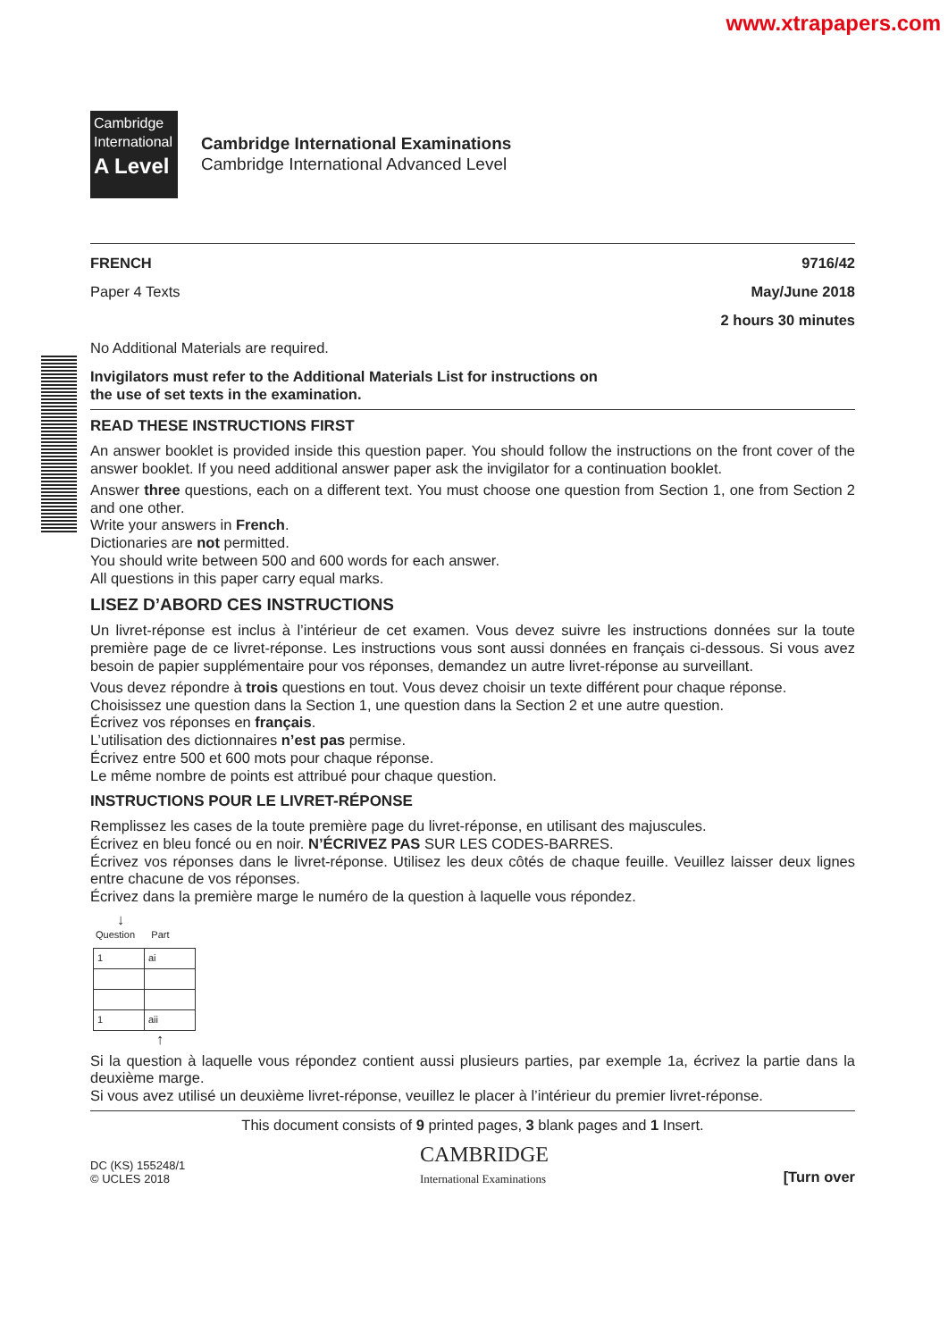www.xtrapapers.com
Cambridge
International
A Level
Cambridge International Examinations
Cambridge International Advanced Level
FRENCH 9716/42
Paper 4 Texts May/June 2018
2 hours 30 minutes
No Additional Materials are required.
Invigilators must refer to the Additional Materials List for instructions on
the use of set texts in the examination.
READ THESE INSTRUCTIONS FIRST
An answer booklet is provided inside this question paper. You should follow the instructions on the front cover of the answer booklet. If you need additional answer paper ask the invigilator for a continuation booklet.
Answer three questions, each on a different text. You must choose one question from Section 1, one from Section 2 and one other.
Write your answers in French.
Dictionaries are not permitted.
You should write between 500 and 600 words for each answer.
All questions in this paper carry equal marks.
LISEZ D’ABORD CES INSTRUCTIONS
Un livret-réponse est inclus à l’intérieur de cet examen. Vous devez suivre les instructions données sur la toute première page de ce livret-réponse. Les instructions vous sont aussi données en français ci-dessous. Si vous avez besoin de papier supplémentaire pour vos réponses, demandez un autre livret-réponse au surveillant.
Vous devez répondre à trois questions en tout. Vous devez choisir un texte différent pour chaque réponse.
Choisissez une question dans la Section 1, une question dans la Section 2 et une autre question.
Écrivez vos réponses en français.
L’utilisation des dictionnaires n’est pas permise.
Écrivez entre 500 et 600 mots pour chaque réponse.
Le même nombre de points est attribué pour chaque question.
INSTRUCTIONS POUR LE LIVRET-RÉPONSE
Remplissez les cases de la toute première page du livret-réponse, en utilisant des majuscules.
Écrivez en bleu foncé ou en noir. N’ÉCRIVEZ PAS SUR LES CODES-BARRES.
Écrivez vos réponses dans le livret-réponse. Utilisez les deux côtés de chaque feuille. Veuillez laisser deux lignes entre chacune de vos réponses.
Écrivez dans la première marge le numéro de la question à laquelle vous répondez.
↓
Question Part
| 1 | ai |
| 1 | aii |
↑
Si la question à laquelle vous répondez contient aussi plusieurs parties, par exemple 1a, écrivez la partie dans la deuxième marge.
Si vous avez utilisé un deuxième livret-réponse, veuillez le placer à l’intérieur du premier livret-réponse.
This document consists of 9 printed pages, 3 blank pages and 1 Insert.
DC (KS) 155248/1
© UCLES 2018
CAMBRIDGE
International Examinations
[Turn over